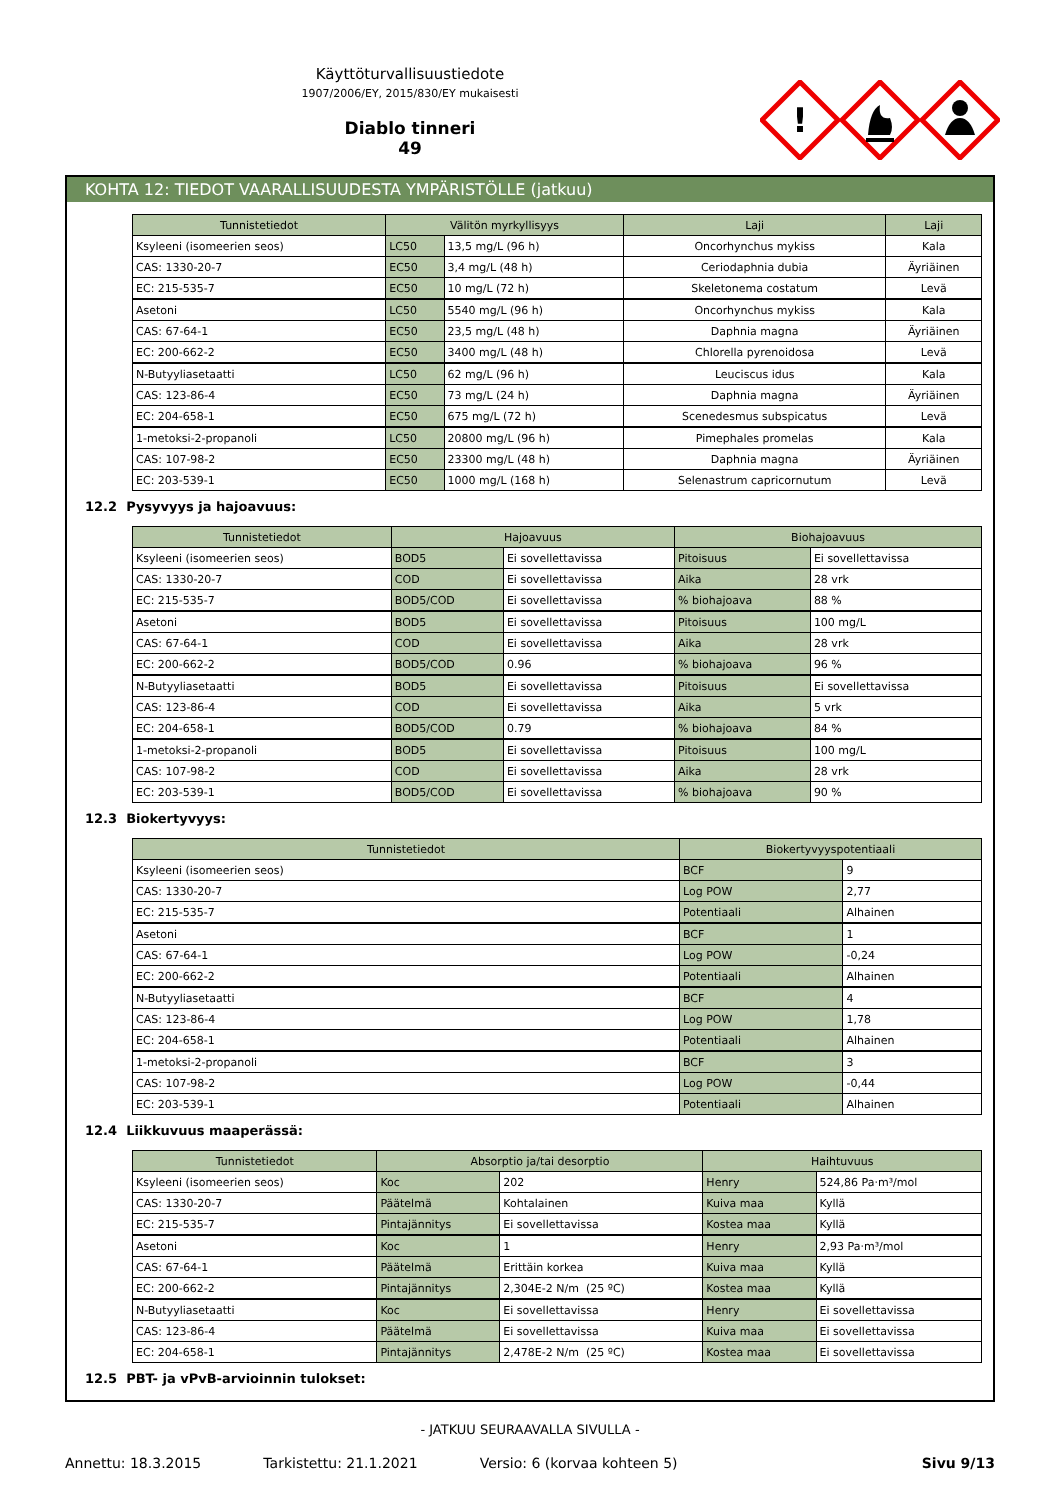Käyttöturvallisuustiedote
1907/2006/EY, 2015/830/EY mukaisesti
Diablo tinneri
49
!
KOHTA 12: TIEDOT VAARALLISUUDESTA YMPÄRISTÖLLE (jatkuu)
| Tunnistetiedot | Välitön myrkyllisyys | | Laji | Laji |
| --- | --- | --- | --- | --- |
| Ksyleeni (isomeerien seos) | LC50 | 13,5 mg/L (96 h) | Oncorhynchus mykiss | Kala |
| CAS: 1330-20-7 | EC50 | 3,4 mg/L (48 h) | Ceriodaphnia dubia | Äyriäinen |
| EC: 215-535-7 | EC50 | 10 mg/L (72 h) | Skeletonema costatum | Levä |
| Asetoni | LC50 | 5540 mg/L (96 h) | Oncorhynchus mykiss | Kala |
| CAS: 67-64-1 | EC50 | 23,5 mg/L (48 h) | Daphnia magna | Äyriäinen |
| EC: 200-662-2 | EC50 | 3400 mg/L (48 h) | Chlorella pyrenoidosa | Levä |
| N-Butyyliasetaatti | LC50 | 62 mg/L (96 h) | Leuciscus idus | Kala |
| CAS: 123-86-4 | EC50 | 73 mg/L (24 h) | Daphnia magna | Äyriäinen |
| EC: 204-658-1 | EC50 | 675 mg/L (72 h) | Scenedesmus subspicatus | Levä |
| 1-metoksi-2-propanoli | LC50 | 20800 mg/L (96 h) | Pimephales promelas | Kala |
| CAS: 107-98-2 | EC50 | 23300 mg/L (48 h) | Daphnia magna | Äyriäinen |
| EC: 203-539-1 | EC50 | 1000 mg/L (168 h) | Selenastrum capricornutum | Levä |
12.2 Pysyvyys ja hajoavuus:
| Tunnistetiedot | Hajoavuus | | Biohajoavuus | |
| --- | --- | --- | --- | --- |
| Ksyleeni (isomeerien seos) | BOD5 | Ei sovellettavissa | Pitoisuus | Ei sovellettavissa |
| CAS: 1330-20-7 | COD | Ei sovellettavissa | Aika | 28 vrk |
| EC: 215-535-7 | BOD5/COD | Ei sovellettavissa | % biohajoava | 88 % |
| Asetoni | BOD5 | Ei sovellettavissa | Pitoisuus | 100 mg/L |
| CAS: 67-64-1 | COD | Ei sovellettavissa | Aika | 28 vrk |
| EC: 200-662-2 | BOD5/COD | 0.96 | % biohajoava | 96 % |
| N-Butyyliasetaatti | BOD5 | Ei sovellettavissa | Pitoisuus | Ei sovellettavissa |
| CAS: 123-86-4 | COD | Ei sovellettavissa | Aika | 5 vrk |
| EC: 204-658-1 | BOD5/COD | 0.79 | % biohajoava | 84 % |
| 1-metoksi-2-propanoli | BOD5 | Ei sovellettavissa | Pitoisuus | 100 mg/L |
| CAS: 107-98-2 | COD | Ei sovellettavissa | Aika | 28 vrk |
| EC: 203-539-1 | BOD5/COD | Ei sovellettavissa | % biohajoava | 90 % |
12.3 Biokertyvyys:
| Tunnistetiedot | Biokertyvyyspotentiaali | |
| --- | --- | --- |
| Ksyleeni (isomeerien seos) | BCF | 9 |
| CAS: 1330-20-7 | Log POW | 2,77 |
| EC: 215-535-7 | Potentiaali | Alhainen |
| Asetoni | BCF | 1 |
| CAS: 67-64-1 | Log POW | -0,24 |
| EC: 200-662-2 | Potentiaali | Alhainen |
| N-Butyyliasetaatti | BCF | 4 |
| CAS: 123-86-4 | Log POW | 1,78 |
| EC: 204-658-1 | Potentiaali | Alhainen |
| 1-metoksi-2-propanoli | BCF | 3 |
| CAS: 107-98-2 | Log POW | -0,44 |
| EC: 203-539-1 | Potentiaali | Alhainen |
12.4 Liikkuvuus maaperässä:
| Tunnistetiedot | Absorptio ja/tai desorptio | | Haihtuvuus | |
| --- | --- | --- | --- | --- |
| Ksyleeni (isomeerien seos) | Koc | 202 | Henry | 524,86 Pa·m³/mol |
| CAS: 1330-20-7 | Päätelmä | Kohtalainen | Kuiva maa | Kyllä |
| EC: 215-535-7 | Pintajännitys | Ei sovellettavissa | Kostea maa | Kyllä |
| Asetoni | Koc | 1 | Henry | 2,93 Pa·m³/mol |
| CAS: 67-64-1 | Päätelmä | Erittäin korkea | Kuiva maa | Kyllä |
| EC: 200-662-2 | Pintajännitys | 2,304E-2 N/m (25 ºC) | Kostea maa | Kyllä |
| N-Butyyliasetaatti | Koc | Ei sovellettavissa | Henry | Ei sovellettavissa |
| CAS: 123-86-4 | Päätelmä | Ei sovellettavissa | Kuiva maa | Ei sovellettavissa |
| EC: 204-658-1 | Pintajännitys | 2,478E-2 N/m (25 ºC) | Kostea maa | Ei sovellettavissa |
12.5 PBT- ja vPvB-arvioinnin tulokset:
- JATKUU SEURAAVALLA SIVULLA -
Annettu: 18.3.2015 Tarkistettu: 21.1.2021 Versio: 6 (korvaa kohteen 5) Sivu 9/13